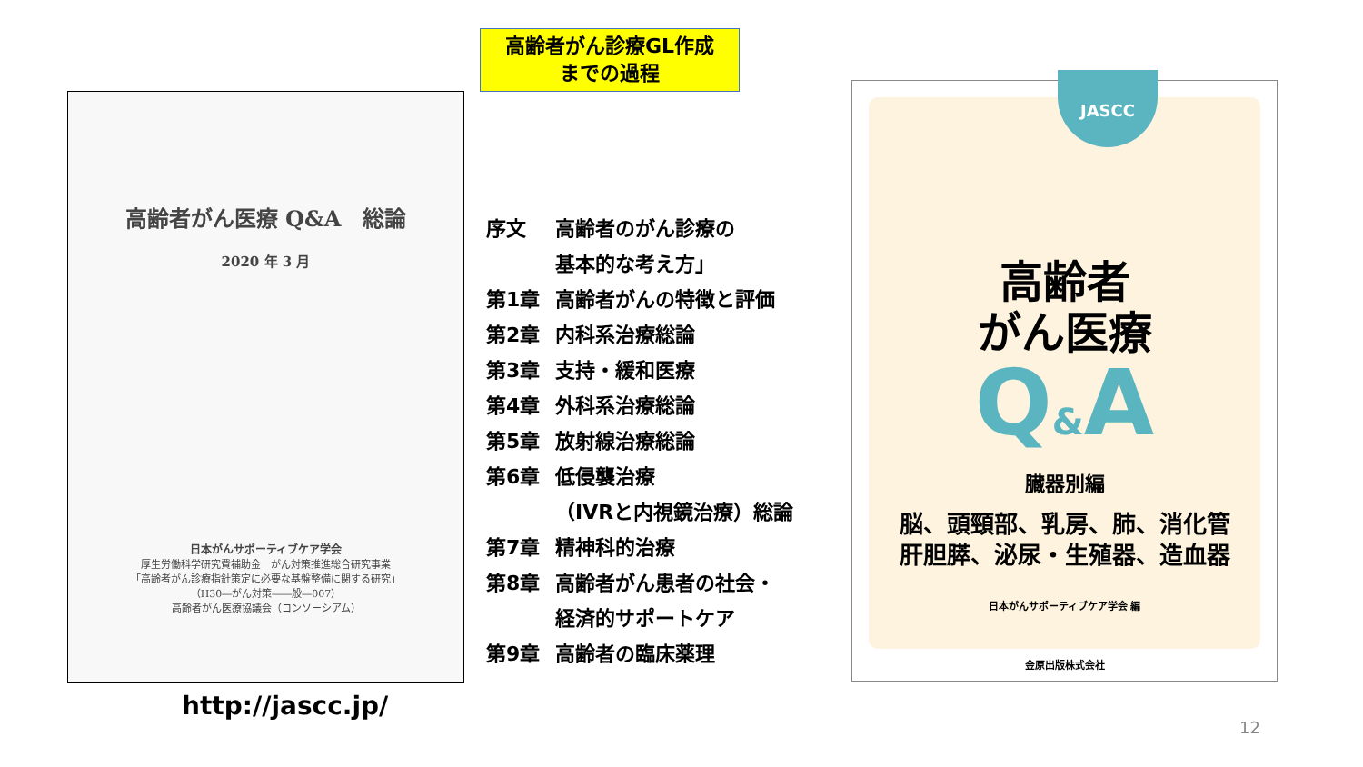高齢者がん診療GL作成
までの過程
高齢者がん医療 Q&A　総論
2020 年 3 月
日本がんサポーティブケア学会
厚生労働科学研究費補助金　がん対策推進総合研究事業
「高齢者がん診療指針策定に必要な基盤整備に関する研究」
（H30―がん対策――般―007）
高齢者がん医療協議会（コンソーシアム）
http://jascc.jp/
序文 高齢者のがん診療の
基本的な考え方」
第1章 高齢者がんの特徴と評価
第2章 内科系治療総論
第3章 支持・緩和医療
第4章 外科系治療総論
第5章 放射線治療総論
第6章 低侵襲治療
（IVRと内視鏡治療）総論
第7章 精神科的治療
第8章 高齢者がん患者の社会・
経済的サポートケア
第9章 高齢者の臨床薬理
JASCC
高齢者
がん医療
Q&A
臓器別編
脳、頭頸部、乳房、肺、消化管
肝胆膵、泌尿・生殖器、造血器
日本がんサポーティブケア学会 編
金原出版株式会社
12